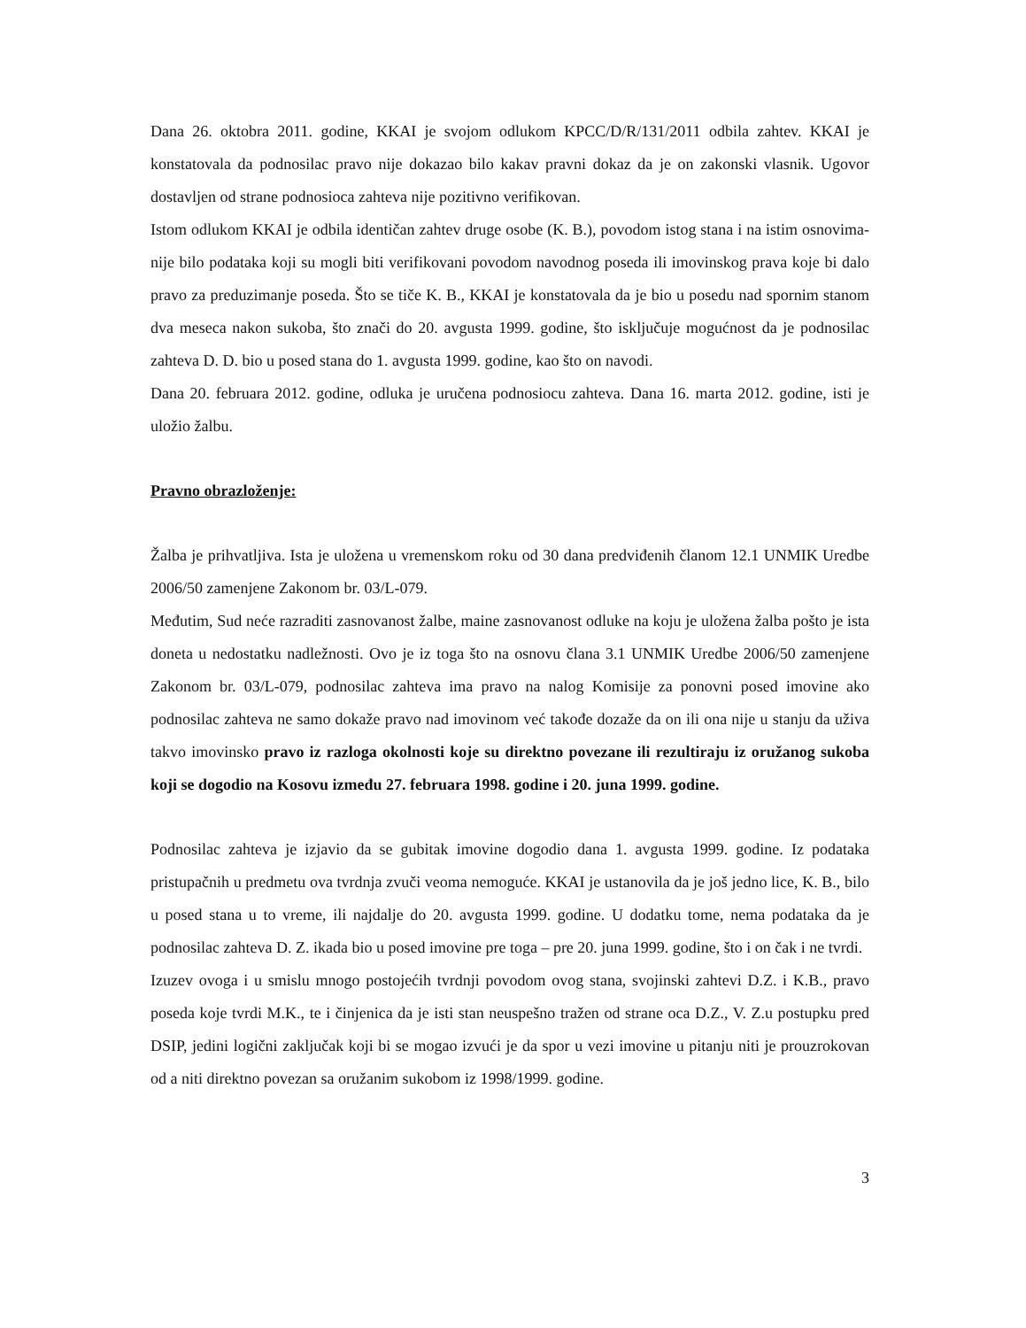Dana 26. oktobra 2011. godine, KKAI je svojom odlukom KPCC/D/R/131/2011 odbila zahtev. KKAI je konstatovala da podnosilac pravo nije dokazao bilo kakav pravni dokaz da je on zakonski vlasnik. Ugovor dostavljen od strane podnosioca zahteva nije pozitivno verifikovan.
Istom odlukom KKAI je odbila identičan zahtev druge osobe (K. B.), povodom istog stana i na istim osnovima- nije bilo podataka koji su mogli biti verifikovani povodom navodnog poseda ili imovinskog prava koje bi dalo pravo za preduzimanje poseda. Što se tiče K. B., KKAI je konstatovala da je bio u posedu nad spornim stanom dva meseca nakon sukoba, što znači do 20. avgusta 1999. godine, što isključuje mogućnost da je podnosilac zahteva D. D. bio u posed stana do 1. avgusta 1999. godine, kao što on navodi.
Dana 20. februara 2012. godine, odluka je uručena podnosiocu zahteva. Dana 16. marta 2012. godine, isti je uložio žalbu.
Pravno obrazloženje:
Žalba je prihvatljiva. Ista je uložena u vremenskom roku od 30 dana predviđenih članom 12.1 UNMIK Uredbe 2006/50 zamenjene Zakonom br. 03/L-079.
Međutim, Sud neće razraditi zasnovanost žalbe, maine zasnovanost odluke na koju je uložena žalba pošto je ista doneta u nedostatku nadležnosti. Ovo je iz toga što na osnovu člana 3.1 UNMIK Uredbe 2006/50 zamenjene Zakonom br. 03/L-079, podnosilac zahteva ima pravo na nalog Komisije za ponovni posed imovine ako podnosilac zahteva ne samo dokaže pravo nad imovinom već takođe dozaže da on ili ona nije u stanju da uživa takvo imovinsko pravo iz razloga okolnosti koje su direktno povezane ili rezultiraju iz oružanog sukoba koji se dogodio na Kosovu između 27. februara 1998. godine i 20. juna 1999. godine.
Podnosilac zahteva je izjavio da se gubitak imovine dogodio dana 1. avgusta 1999. godine. Iz podataka pristupačnih u predmetu ova tvrdnja zvuči veoma nemoguće. KKAI je ustanovila da je još jedno lice, K. B., bilo u posed stana u to vreme, ili najdalje do 20. avgusta 1999. godine. U dodatku tome, nema podataka da je podnosilac zahteva D. Z. ikada bio u posed imovine pre toga – pre 20. juna 1999. godine, što i on čak i ne tvrdi.
Izuzev ovoga i u smislu mnogo postojećih tvrdnji povodom ovog stana, svojinski zahtevi D.Z. i K.B., pravo poseda koje tvrdi M.K., te i činjenica da je isti stan neuspešno tražen od strane oca D.Z., V. Z.u postupku pred DSIP, jedini logični zaključak koji bi se mogao izvući je da spor u vezi imovine u pitanju niti je prouzrokovan od a niti direktno povezan sa oružanim sukobom iz 1998/1999. godine.
3